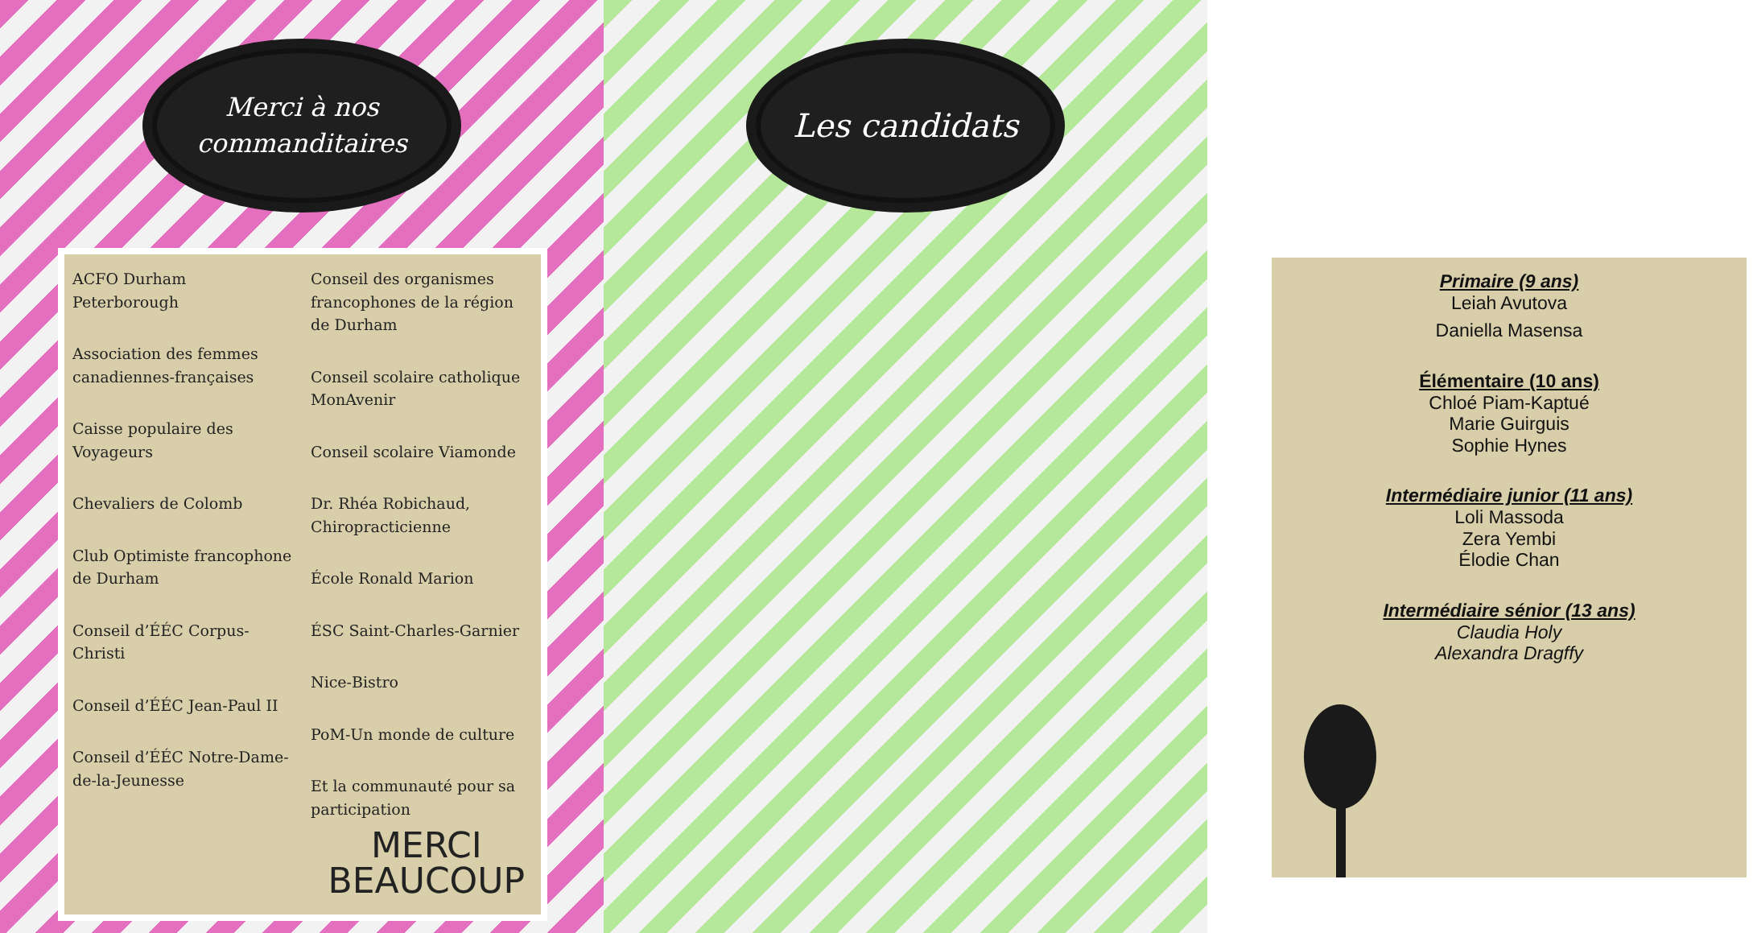Merci à nos
commanditaires
ACFO Durham Peterborough
Association des femmes canadiennes-françaises
Caisse populaire des Voyageurs
Chevaliers de Colomb
Club Optimiste francophone de Durham
Conseil d’ÉÉC Corpus-Christi
Conseil d’ÉÉC Jean-Paul II
Conseil d’ÉÉC Notre-Dame-de-la-Jeunesse
Conseil des organismes francophones de la région de Durham
Conseil scolaire catholique MonAvenir
Conseil scolaire Viamonde
Dr. Rhéa Robichaud, Chiropracticienne
École Ronald Marion
ÉSC Saint-Charles-Garnier
Nice-Bistro
PoM-Un monde de culture
Et la communauté pour sa participation
MERCI
BEAUCOUP
Les candidats
Primaire (9 ans)
Leiah Avutova
Daniella Masensa
Élémentaire (10 ans)
Chloé Piam-Kaptué
Marie Guirguis
Sophie Hynes
Intermédiaire junior (11 ans)
Loli Massoda
Zera Yembi
Élodie Chan
Intermédiaire sénior (13 ans)
Claudia Holy
Alexandra Dragffy